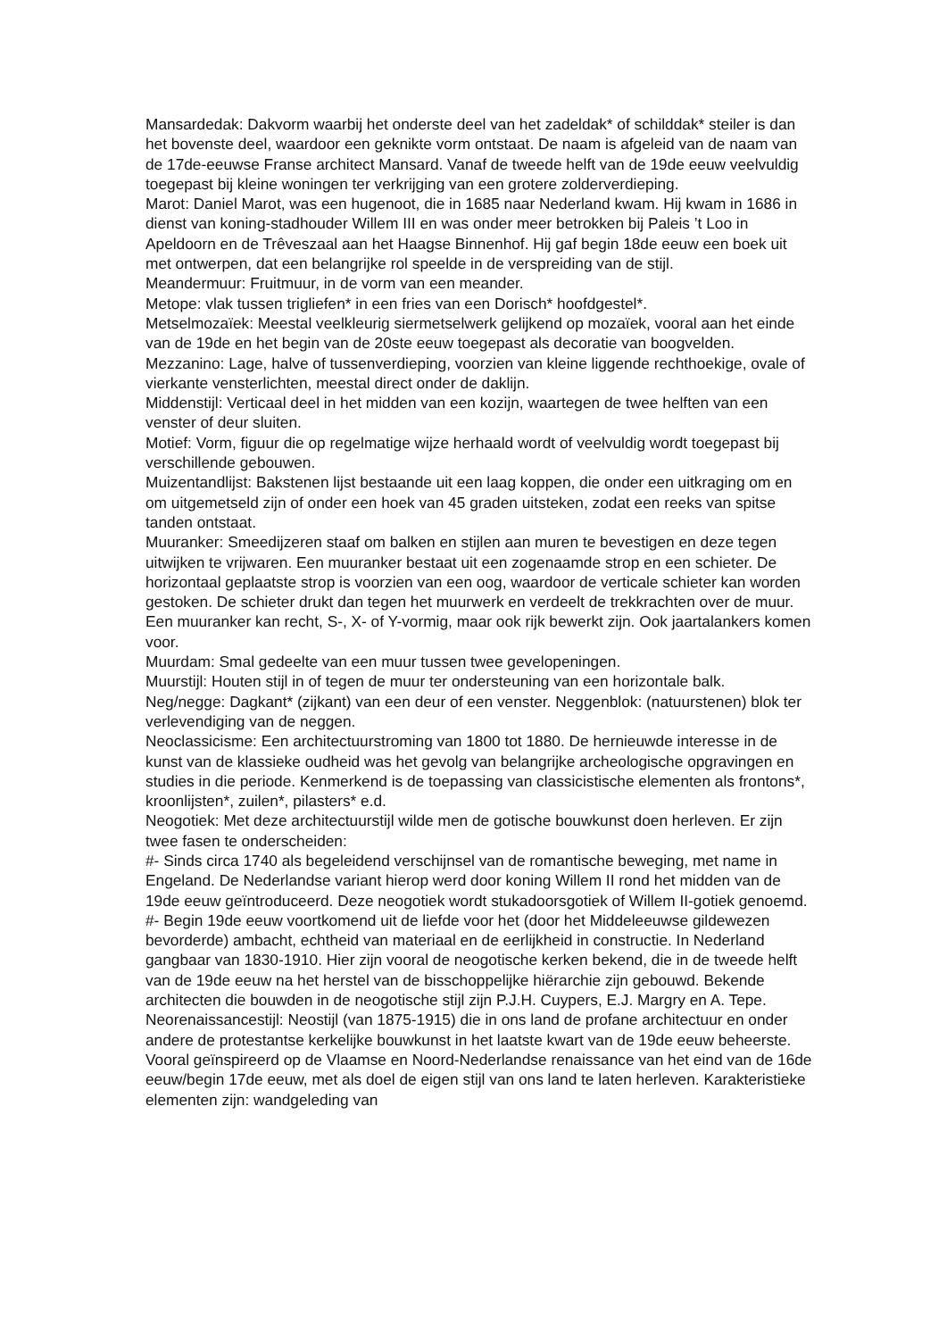Mansardedak: Dakvorm waarbij het onderste deel van het zadeldak* of schilddak* steiler is dan het bovenste deel, waardoor een geknikte vorm ontstaat. De naam is afgeleid van de naam van de 17de-eeuwse Franse architect Mansard. Vanaf de tweede helft van de 19de eeuw veelvuldig toegepast bij kleine woningen ter verkrijging van een grotere zolderverdieping.
Marot: Daniel Marot, was een hugenoot, die in 1685 naar Nederland kwam. Hij kwam in 1686 in dienst van koning-stadhouder Willem III en was onder meer betrokken bij Paleis ’t Loo in Apeldoorn en de Trêveszaal aan het Haagse Binnenhof. Hij gaf begin 18de eeuw een boek uit met ontwerpen, dat een belangrijke rol speelde in de verspreiding van de stijl.
Meandermuur: Fruitmuur, in de vorm van een meander.
Metope: vlak tussen trigliefen* in een fries van een Dorisch* hoofdgestel*.
Metselmozaïek: Meestal veelkleurig siermetselwerk gelijkend op mozaïek, vooral aan het einde van de 19de en het begin van de 20ste eeuw toegepast als decoratie van boogvelden.
Mezzanino: Lage, halve of tussenverdieping, voorzien van kleine liggende rechthoekige, ovale of vierkante vensterlichten, meestal direct onder de daklijn.
Middenstijl: Verticaal deel in het midden van een kozijn, waartegen de twee helften van een venster of deur sluiten.
Motief: Vorm, figuur die op regelmatige wijze herhaald wordt of veelvuldig wordt toegepast bij verschillende gebouwen.
Muizentandlijst: Bakstenen lijst bestaande uit een laag koppen, die onder een uitkraging om en om uitgemetseld zijn of onder een hoek van 45 graden uitsteken, zodat een reeks van spitse tanden ontstaat.
Muuranker: Smeedijzeren staaf om balken en stijlen aan muren te bevestigen en deze tegen uitwijken te vrijwaren. Een muuranker bestaat uit een zogenaamde strop en een schieter. De horizontaal geplaatste strop is voorzien van een oog, waardoor de verticale schieter kan worden gestoken. De schieter drukt dan tegen het muurwerk en verdeelt de trekkrachten over de muur. Een muuranker kan recht, S-, X- of Y-vormig, maar ook rijk bewerkt zijn. Ook jaartalankers komen voor.
Muurdam: Smal gedeelte van een muur tussen twee gevelopeningen.
Muurstijl: Houten stijl in of tegen de muur ter ondersteuning van een horizontale balk.
Neg/negge: Dagkant* (zijkant) van een deur of een venster. Neggenblok: (natuurstenen) blok ter verlevendiging van de neggen.
Neoclassicisme: Een architectuurstroming van 1800 tot 1880. De hernieuwde interesse in de kunst van de klassieke oudheid was het gevolg van belangrijke archeologische opgravingen en studies in die periode. Kenmerkend is de toepassing van classicistische elementen als frontons*, kroonlijsten*, zuilen*, pilasters* e.d.
Neogotiek: Met deze architectuurstijl wilde men de gotische bouwkunst doen herleven. Er zijn twee fasen te onderscheiden:
#- Sinds circa 1740 als begeleidend verschijnsel van de romantische beweging, met name in Engeland. De Nederlandse variant hierop werd door koning Willem II rond het midden van de 19de eeuw geïntroduceerd. Deze neogotiek wordt stukadoorsgotiek of Willem II-gotiek genoemd.
#- Begin 19de eeuw voortkomend uit de liefde voor het (door het Middeleeuwse gildewezen bevorderde) ambacht, echtheid van materiaal en de eerlijkheid in constructie. In Nederland gangbaar van 1830-1910. Hier zijn vooral de neogotische kerken bekend, die in de tweede helft van de 19de eeuw na het herstel van de bisschoppelijke hiërarchie zijn gebouwd. Bekende architecten die bouwden in de neogotische stijl zijn P.J.H. Cuypers, E.J. Margry en A. Tepe.
Neorenaissancestijl: Neostijl (van 1875-1915) die in ons land de profane architectuur en onder andere de protestantse kerkelijke bouwkunst in het laatste kwart van de 19de eeuw beheerste. Vooral geïnspireerd op de Vlaamse en Noord-Nederlandse renaissance van het eind van de 16de eeuw/begin 17de eeuw, met als doel de eigen stijl van ons land te laten herleven. Karakteristieke elementen zijn: wandgeleding van